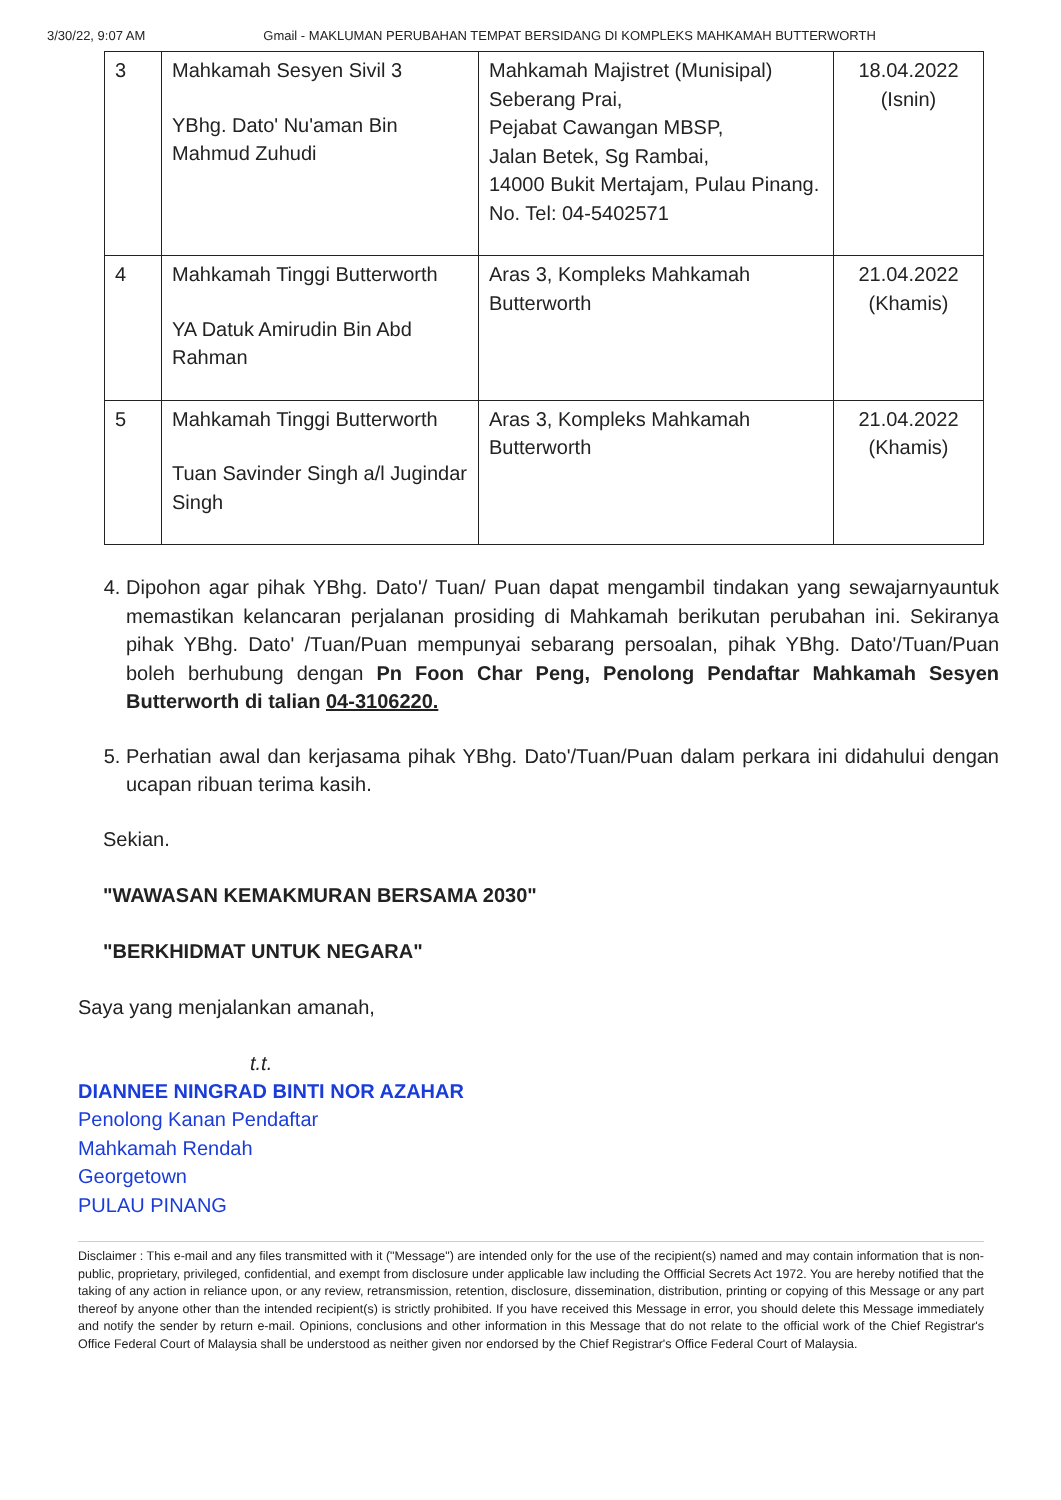3/30/22, 9:07 AM Gmail - MAKLUMAN PERUBAHAN TEMPAT BERSIDANG DI KOMPLEKS MAHKAMAH BUTTERWORTH
| 3 | Mahkamah Sesyen Sivil 3 YBhg. Dato' Nu'aman Bin Mahmud Zuhudi | Mahkamah Majistret (Munisipal) Seberang Prai, Pejabat Cawangan MBSP, Jalan Betek, Sg Rambai, 14000 Bukit Mertajam, Pulau Pinang. No. Tel: 04-5402571 | 18.04.2022 (Isnin) |
| 4 | Mahkamah Tinggi Butterworth YA Datuk Amirudin Bin Abd Rahman | Aras 3, Kompleks Mahkamah Butterworth | 21.04.2022 (Khamis) |
| 5 | Mahkamah Tinggi Butterworth Tuan Savinder Singh a/l Jugindar Singh | Aras 3, Kompleks Mahkamah Butterworth | 21.04.2022 (Khamis) |
4. Dipohon agar pihak YBhg. Dato'/ Tuan/ Puan dapat mengambil tindakan yang sewajarnyauntuk memastikan kelancaran perjalanan prosiding di Mahkamah berikutan perubahan ini. Sekiranya pihak YBhg. Dato' /Tuan/Puan mempunyai sebarang persoalan, pihak YBhg. Dato'/Tuan/Puan boleh berhubung dengan Pn Foon Char Peng, Penolong Pendaftar Mahkamah Sesyen Butterworth di talian 04-3106220.
5. Perhatian awal dan kerjasama pihak YBhg. Dato'/Tuan/Puan dalam perkara ini didahului dengan ucapan ribuan terima kasih.
Sekian.
"WAWASAN KEMAKMURAN BERSAMA 2030"
"BERKHIDMAT UNTUK NEGARA"
Saya yang menjalankan amanah,
t.t.
DIANNEE NINGRAD BINTI NOR AZAHAR
Penolong Kanan Pendaftar
Mahkamah Rendah
Georgetown
PULAU PINANG
Disclaimer : This e-mail and any files transmitted with it ("Message") are intended only for the use of the recipient(s) named and may contain information that is non-public, proprietary, privileged, confidential, and exempt from disclosure under applicable law including the Offficial Secrets Act 1972. You are hereby notified that the taking of any action in reliance upon, or any review, retransmission, retention, disclosure, dissemination, distribution, printing or copying of this Message or any part thereof by anyone other than the intended recipient(s) is strictly prohibited. If you have received this Message in error, you should delete this Message immediately and notify the sender by return e-mail. Opinions, conclusions and other information in this Message that do not relate to the official work of the Chief Registrar's Office Federal Court of Malaysia shall be understood as neither given nor endorsed by the Chief Registrar's Office Federal Court of Malaysia.